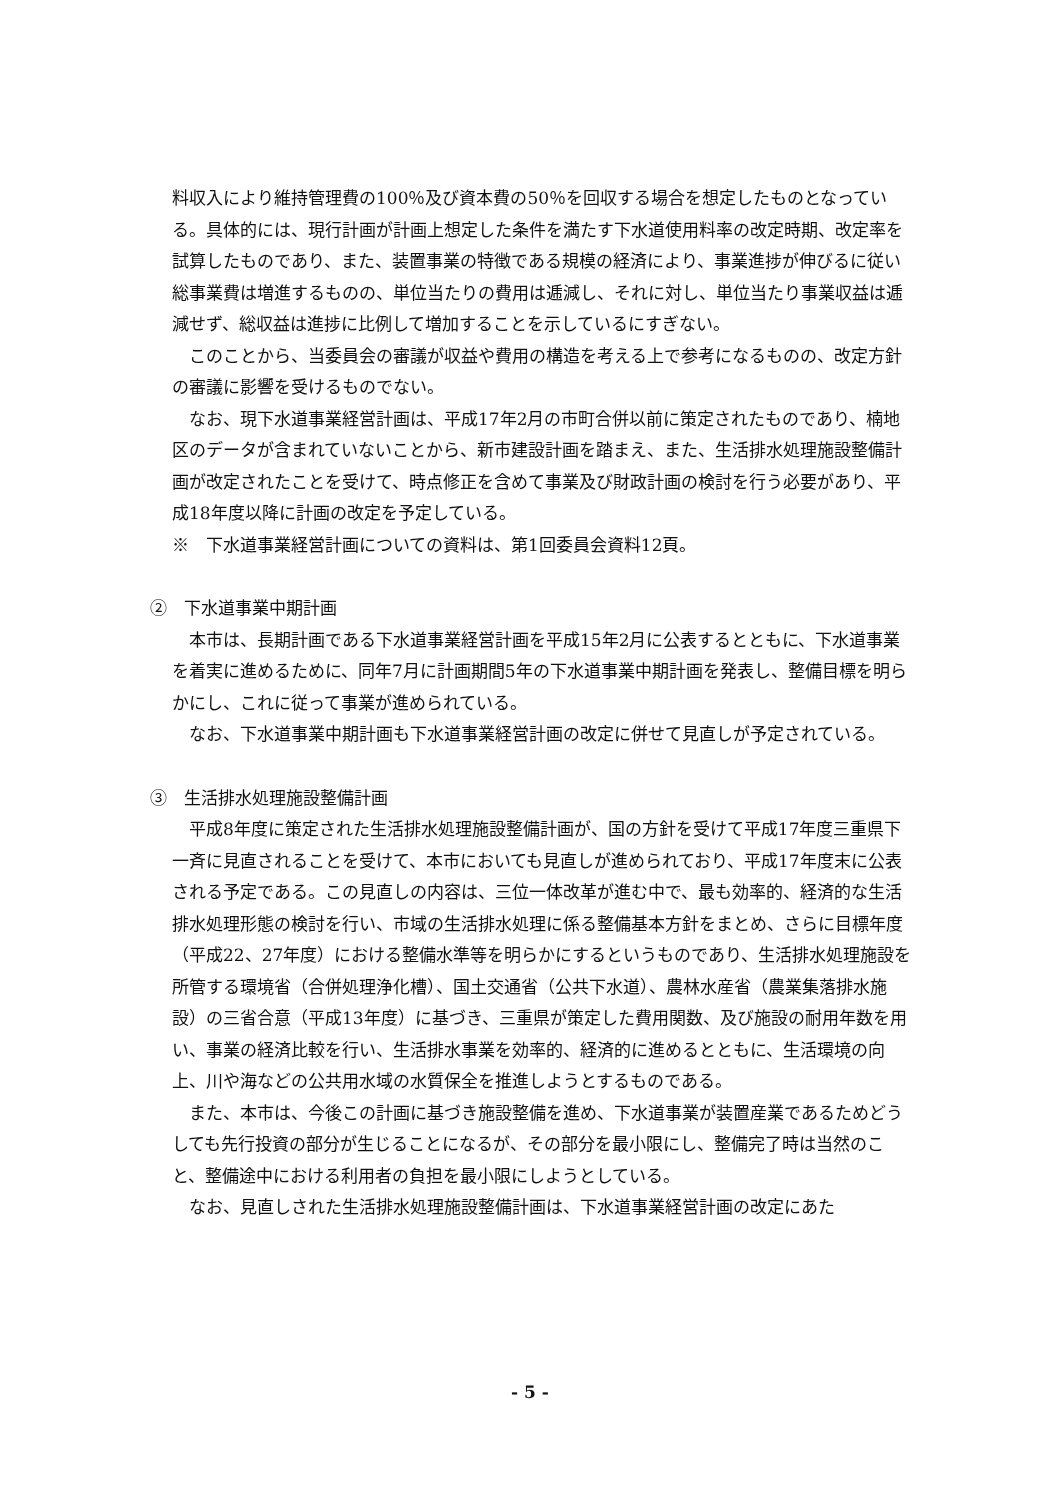料収入により維持管理費の100％及び資本費の50％を回収する場合を想定したものとなっている。具体的には、現行計画が計画上想定した条件を満たす下水道使用料率の改定時期、改定率を試算したものであり、また、装置事業の特徴である規模の経済により、事業進捗が伸びるに従い総事業費は増進するものの、単位当たりの費用は逓減し、それに対し、単位当たり事業収益は逓減せず、総収益は進捗に比例して増加することを示しているにすぎない。
このことから、当委員会の審議が収益や費用の構造を考える上で参考になるものの、改定方針の審議に影響を受けるものでない。
なお、現下水道事業経営計画は、平成17年2月の市町合併以前に策定されたものであり、楠地区のデータが含まれていないことから、新市建設計画を踏まえ、また、生活排水処理施設整備計画が改定されたことを受けて、時点修正を含めて事業及び財政計画の検討を行う必要があり、平成18年度以降に計画の改定を予定している。
※　下水道事業経営計画についての資料は、第1回委員会資料12頁。
②　下水道事業中期計画
本市は、長期計画である下水道事業経営計画を平成15年2月に公表するとともに、下水道事業を着実に進めるために、同年7月に計画期間5年の下水道事業中期計画を発表し、整備目標を明らかにし、これに従って事業が進められている。
なお、下水道事業中期計画も下水道事業経営計画の改定に併せて見直しが予定されている。
③　生活排水処理施設整備計画
平成8年度に策定された生活排水処理施設整備計画が、国の方針を受けて平成17年度三重県下一斉に見直されることを受けて、本市においても見直しが進められており、平成17年度末に公表される予定である。この見直しの内容は、三位一体改革が進む中で、最も効率的、経済的な生活排水処理形態の検討を行い、市域の生活排水処理に係る整備基本方針をまとめ、さらに目標年度（平成22、27年度）における整備水準等を明らかにするというものであり、生活排水処理施設を所管する環境省（合併処理浄化槽）、国土交通省（公共下水道）、農林水産省（農業集落排水施設）の三省合意（平成13年度）に基づき、三重県が策定した費用関数、及び施設の耐用年数を用い、事業の経済比較を行い、生活排水事業を効率的、経済的に進めるとともに、生活環境の向上、川や海などの公共用水域の水質保全を推進しようとするものである。
また、本市は、今後この計画に基づき施設整備を進め、下水道事業が装置産業であるためどうしても先行投資の部分が生じることになるが、その部分を最小限にし、整備完了時は当然のこと、整備途中における利用者の負担を最小限にしようとしている。
なお、見直しされた生活排水処理施設整備計画は、下水道事業経営計画の改定にあた
- 5 -